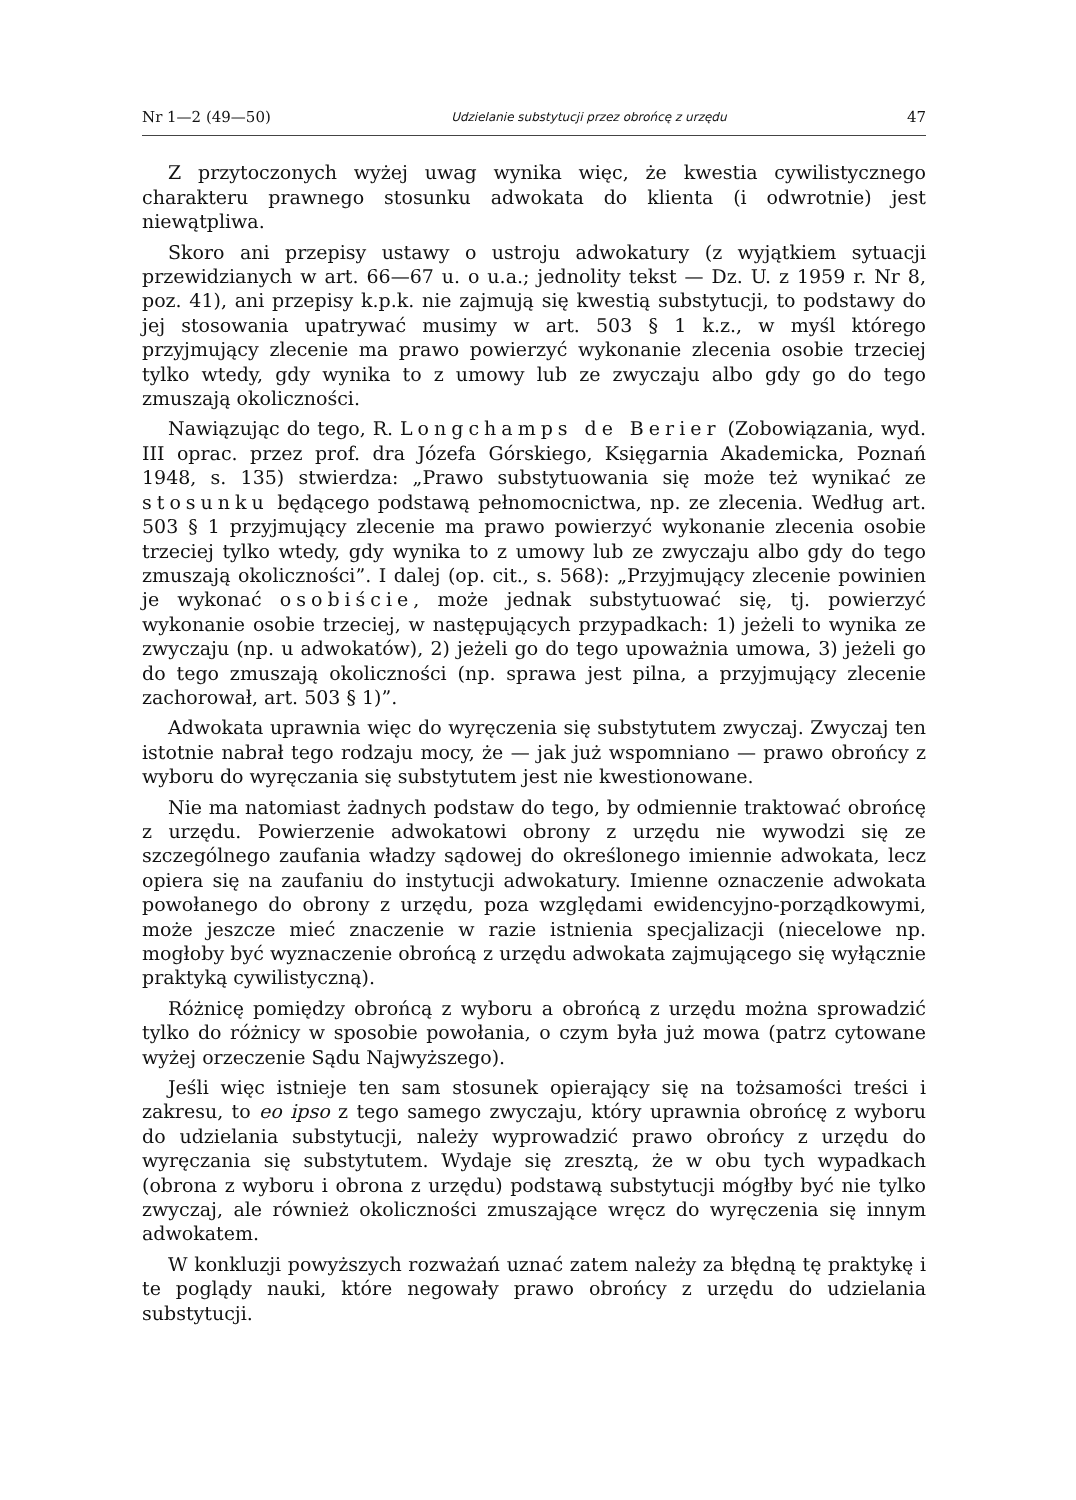Nr 1—2 (49—50) Udzielanie substytucji przez obrońcę z urzędu 47
Z przytoczonych wyżej uwag wynika więc, że kwestia cywilistycznego charakteru prawnego stosunku adwokata do klienta (i odwrotnie) jest niewątpliwa.
Skoro ani przepisy ustawy o ustroju adwokatury (z wyjątkiem sytuacji przewidzianych w art. 66—67 u. o u.a.; jednolity tekst — Dz. U. z 1959 r. Nr 8, poz. 41), ani przepisy k.p.k. nie zajmują się kwestią substytucji, to podstawy do jej stosowania upatrywać musimy w art. 503 § 1 k.z., w myśl którego przyjmujący zlecenie ma prawo powierzyć wykonanie zlecenia osobie trzeciej tylko wtedy, gdy wynika to z umowy lub ze zwyczaju albo gdy go do tego zmuszają okoliczności.
Nawiązując do tego, R. Longchamps de Berier (Zobowiązania, wyd. III oprac. przez prof. dra Józefa Górskiego, Księgarnia Akademicka, Poznań 1948, s. 135) stwierdza: „Prawo substytuowania się może też wynikać ze stosunku będącego podstawą pełnomocnictwa, np. ze zlecenia. Według art. 503 § 1 przyjmujący zlecenie ma prawo powierzyć wykonanie zlecenia osobie trzeciej tylko wtedy, gdy wynika to z umowy lub ze zwyczaju albo gdy do tego zmuszają okoliczności”. I dalej (op. cit., s. 568): „Przyjmujący zlecenie powinien je wykonać osobiście, może jednak substytuować się, tj. powierzyć wykonanie osobie trzeciej, w następujących przypadkach: 1) jeżeli to wynika ze zwyczaju (np. u adwokatów), 2) jeżeli go do tego upoważnia umowa, 3) jeżeli go do tego zmuszają okoliczności (np. sprawa jest pilna, a przyjmujący zlecenie zachorował, art. 503 § 1)”.
Adwokata uprawnia więc do wyręczenia się substytutem zwyczaj. Zwyczaj ten istotnie nabrał tego rodzaju mocy, że — jak już wspomniano — prawo obrońcy z wyboru do wyręczania się substytutem jest nie kwestionowane.
Nie ma natomiast żadnych podstaw do tego, by odmiennie traktować obrońcę z urzędu. Powierzenie adwokatowi obrony z urzędu nie wywodzi się ze szczególnego zaufania władzy sądowej do określonego imiennie adwokata, lecz opiera się na zaufaniu do instytucji adwokatury. Imienne oznaczenie adwokata powołanego do obrony z urzędu, poza względami ewidencyjno-porządkowymi, może jeszcze mieć znaczenie w razie istnienia specjalizacji (niecelowe np. mogłoby być wyznaczenie obrońcą z urzędu adwokata zajmującego się wyłącznie praktyką cywilistyczną).
Różnicę pomiędzy obrońcą z wyboru a obrońcą z urzędu można sprowadzić tylko do różnicy w sposobie powołania, o czym była już mowa (patrz cytowane wyżej orzeczenie Sądu Najwyższego).
Jeśli więc istnieje ten sam stosunek opierający się na tożsamości treści i zakresu, to eo ipso z tego samego zwyczaju, który uprawnia obrońcę z wyboru do udzielania substytucji, należy wyprowadzić prawo obrońcy z urzędu do wyręczania się substytutem. Wydaje się zresztą, że w obu tych wypadkach (obrona z wyboru i obrona z urzędu) podstawą substytucji mógłby być nie tylko zwyczaj, ale również okoliczności zmuszające wręcz do wyręczenia się innym adwokatem.
W konkluzji powyższych rozważań uznać zatem należy za błędną tę praktykę i te poglądy nauki, które negowały prawo obrońcy z urzędu do udzielania substytucji.